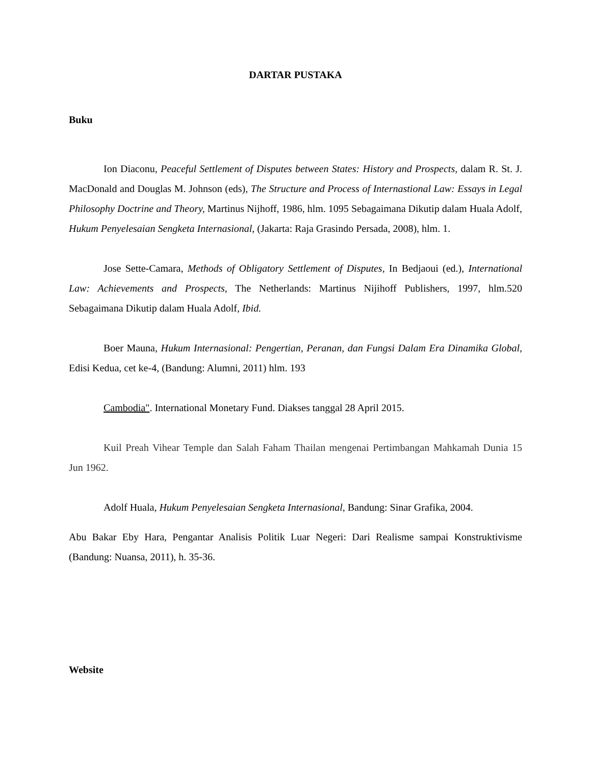DARTAR PUSTAKA
Buku
Ion Diaconu, Peaceful Settlement of Disputes between States: History and Prospects, dalam R. St. J. MacDonald and Douglas M. Johnson (eds), The Structure and Process of Internastional Law: Essays in Legal Philosophy Doctrine and Theory, Martinus Nijhoff, 1986, hlm. 1095 Sebagaimana Dikutip dalam Huala Adolf, Hukum Penyelesaian Sengketa Internasional, (Jakarta: Raja Grasindo Persada, 2008), hlm. 1.
Jose Sette-Camara, Methods of Obligatory Settlement of Disputes, In Bedjaoui (ed.), International Law: Achievements and Prospects, The Netherlands: Martinus Nijihoff Publishers, 1997, hlm.520 Sebagaimana Dikutip dalam Huala Adolf, Ibid.
Boer Mauna, Hukum Internasional: Pengertian, Peranan, dan Fungsi Dalam Era Dinamika Global, Edisi Kedua, cet ke-4, (Bandung: Alumni, 2011) hlm. 193
Cambodia". International Monetary Fund. Diakses tanggal 28 April 2015.
Kuil Preah Vihear Temple dan Salah Faham Thailan mengenai Pertimbangan Mahkamah Dunia 15 Jun 1962.
Adolf Huala, Hukum Penyelesaian Sengketa Internasional, Bandung: Sinar Grafika, 2004.
Abu Bakar Eby Hara, Pengantar Analisis Politik Luar Negeri: Dari Realisme sampai Konstruktivisme (Bandung: Nuansa, 2011), h. 35-36.
Website